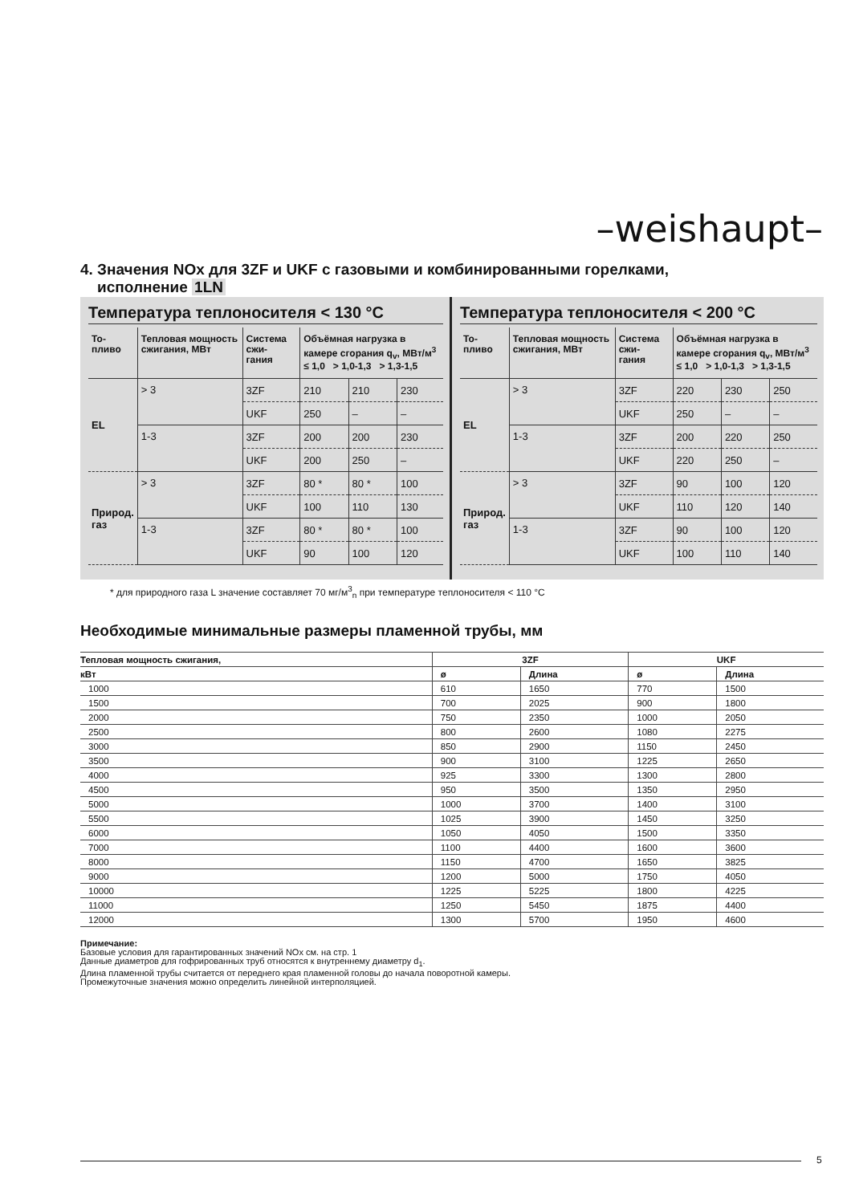–weishaupt–
4. Значения NOx для 3ZF и UKF с газовыми и комбинированными горелками,
исполнение 1LN
Температура теплоносителя < 130 °C
| То- пливо | Тепловая мощность сжигания, МВт | Система сжи- гания | Объёмная нагрузка в камере сгорания q<sub>v</sub>, МВт/м<sup>3</sup> ≤ 1,0 > 1,0-1,3 > 1,3-1,5 | | |
| --- | --- | --- | --- | --- | --- |
| EL | > 3 | 3ZF | 210 | 210 | 230 |
| | | UKF | 250 | – | – |
| | 1-3 | 3ZF | 200 | 200 | 230 |
| | | UKF | 200 | 250 | – |
| Природ. газ | > 3 | 3ZF | 80 * | 80 * | 100 |
| | | UKF | 100 | 110 | 130 |
| | 1-3 | 3ZF | 80 * | 80 * | 100 |
| | | UKF | 90 | 100 | 120 |
Температура теплоносителя < 200 °C
| То- пливо | Тепловая мощность сжигания, МВт | Система сжи- гания | Объёмная нагрузка в камере сгорания q<sub>v</sub>, МВт/м<sup>3</sup> ≤ 1,0 > 1,0-1,3 > 1,3-1,5 | | |
| --- | --- | --- | --- | --- | --- |
| EL | > 3 | 3ZF | 220 | 230 | 250 |
| | | UKF | 250 | – | – |
| | 1-3 | 3ZF | 200 | 220 | 250 |
| | | UKF | 220 | 250 | – |
| Природ. газ | > 3 | 3ZF | 90 | 100 | 120 |
| | | UKF | 110 | 120 | 140 |
| | 1-3 | 3ZF | 90 | 100 | 120 |
| | | UKF | 100 | 110 | 140 |
* для природного газа L значение составляет 70 мг/м<sup>3</sup><sub>n</sub> при температуре теплоносителя < 110 °C
Необходимые минимальные размеры пламенной трубы, мм
| Тепловая мощность сжигания, | 3ZF | | UKF | |
| --- | --- | --- | --- | --- |
| кВт | ø | Длина | ø | Длина |
| 1000 | 610 | 1650 | 770 | 1500 |
| 1500 | 700 | 2025 | 900 | 1800 |
| 2000 | 750 | 2350 | 1000 | 2050 |
| 2500 | 800 | 2600 | 1080 | 2275 |
| 3000 | 850 | 2900 | 1150 | 2450 |
| 3500 | 900 | 3100 | 1225 | 2650 |
| 4000 | 925 | 3300 | 1300 | 2800 |
| 4500 | 950 | 3500 | 1350 | 2950 |
| 5000 | 1000 | 3700 | 1400 | 3100 |
| 5500 | 1025 | 3900 | 1450 | 3250 |
| 6000 | 1050 | 4050 | 1500 | 3350 |
| 7000 | 1100 | 4400 | 1600 | 3600 |
| 8000 | 1150 | 4700 | 1650 | 3825 |
| 9000 | 1200 | 5000 | 1750 | 4050 |
| 10000 | 1225 | 5225 | 1800 | 4225 |
| 11000 | 1250 | 5450 | 1875 | 4400 |
| 12000 | 1300 | 5700 | 1950 | 4600 |
Примечание:
Базовые условия для гарантированных значений NOx см. на стр. 1
Данные диаметров для гофрированных труб относятся к внутреннему диаметру d<sub>1</sub>.
Длина пламенной трубы считается от переднего края пламенной головы до начала поворотной камеры.
Промежуточные значения можно определить линейной интерполяцией.
5